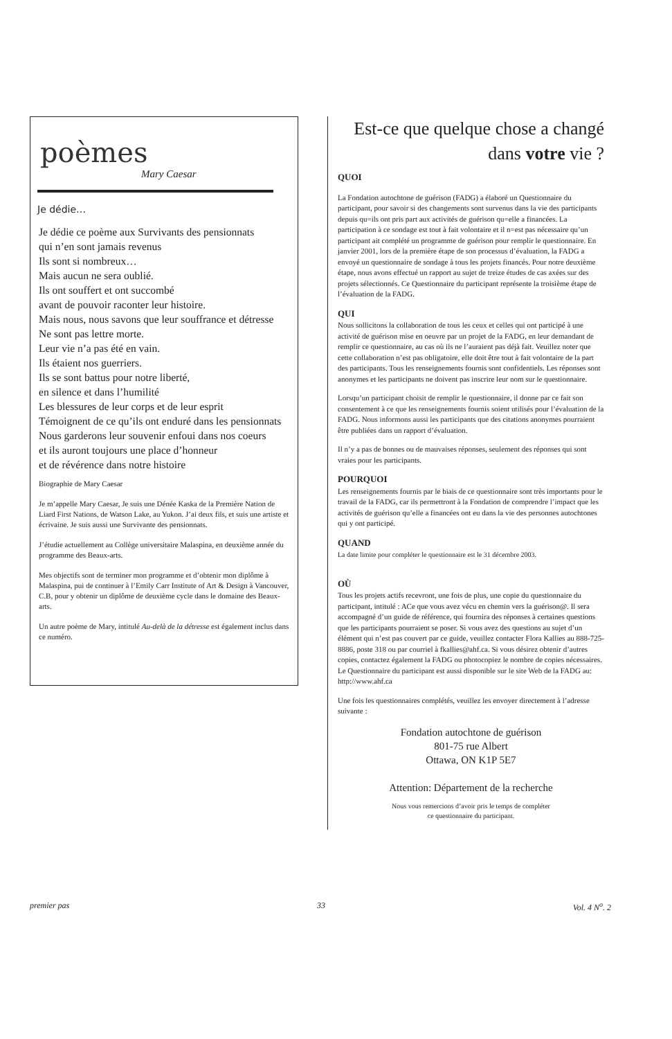poèmes
Mary Caesar
Je dédie…
Je dédie ce poème aux Survivants des pensionnats
qui n’en sont jamais revenus
Ils sont si nombreux…
Mais aucun ne sera oublié.
Ils ont souffert et ont succombé
avant de pouvoir raconter leur histoire.
Mais nous, nous savons que leur souffrance et détresse
Ne sont pas lettre morte.
Leur vie n’a pas été en vain.
Ils étaient nos guerriers.
Ils se sont battus pour notre liberté,
en silence et dans l’humilité
Les blessures de leur corps et de leur esprit
Témoignent de ce qu’ils ont enduré dans les pensionnats
Nous garderons leur souvenir enfoui dans nos coeurs
et ils auront toujours une place d’honneur
et de révérence dans notre histoire
Biographie de Mary Caesar
Je m’appelle Mary Caesar, Je suis une Dénée Kaska de la Première Nation de Liard First Nations, de Watson Lake, au Yukon. J’ai deux fils, et suis une artiste et écrivaine. Je suis aussi une Survivante des pensionnats.
J’étudie actuellement au Collège universitaire Malaspina, en deuxième année du programme des Beaux-arts.
Mes objectifs sont de terminer mon programme et d’obtenir mon diplôme à Malaspina, pui de continuer à l’Emily Carr Institute of Art & Design à Vancouver, C.B, pour y obtenir un diplôme de deuxième cycle dans le domaine des Beaux-arts.
Un autre poème de Mary, intitulé Au-delà de la détresse est également inclus dans ce numéro.
Est-ce que quelque chose a changé
dans votre vie ?
QUOI
La Fondation autochtone de guérison (FADG) a élaboré un Questionnaire du participant, pour savoir si des changements sont survenus dans la vie des participants depuis qu=ils ont pris part aux activités de guérison qu=elle a financées. La participation à ce sondage est tout à fait volontaire et il n=est pas nécessaire qu’un participant ait complété un programme de guérison pour remplir le questionnaire. En janvier 2001, lors de la première étape de son processus d’évaluation, la FADG a envoyé un questionnaire de sondage à tous les projets financés. Pour notre deuxième étape, nous avons effectué un rapport au sujet de treize études de cas axées sur des projets sélectionnés. Ce Questionnaire du participant représente la troisième étape de l’évaluation de la FADG.
QUI
Nous sollicitons la collaboration de tous les ceux et celles qui ont participé à une activité de guérison mise en oeuvre par un projet de la FADG, en leur demandant de remplir ce questionnaire, au cas où ils ne l’auraient pas déjà fait. Veuillez noter que cette collaboration n’est pas obligatoire, elle doit être tout à fait volontaire de la part des participants. Tous les renseignements fournis sont confidentiels. Les réponses sont anonymes et les participants ne doivent pas inscrire leur nom sur le questionnaire.
Lorsqu’un participant choisit de remplir le questionnaire, il donne par ce fait son consentement à ce que les renseignements fournis soient utilisés pour l’évaluation de la FADG. Nous informons aussi les participants que des citations anonymes pourraient être publiées dans un rapport d’évaluation.
Il n’y a pas de bonnes ou de mauvaises réponses, seulement des réponses qui sont vraies pour les participants.
POURQUOI
Les renseignements fournis par le biais de ce questionnaire sont très importants pour le travail de la FADG, car ils permettront à la Fondation de comprendre l’impact que les activités de guérison qu’elle a financées ont eu dans la vie des personnes autochtones qui y ont participé.
QUAND
La date limite pour compléter le questionnaire est le 31 décembre 2003.
OÙ
Tous les projets actifs recevront, une fois de plus, une copie du questionnaire du participant, intitulé : ACe que vous avez vécu en chemin vers la guérison@. Il sera accompagné d’un guide de référence, qui fournira des réponses à certaines questions que les participants pourraient se poser. Si vous avez des questions au sujet d’un élément qui n’est pas couvert par ce guide, veuillez contacter Flora Kallies au 888-725-8886, poste 318 ou par courriel à fkallies@ahf.ca. Si vous désirez obtenir d’autres copies, contactez également la FADG ou photocopiez le nombre de copies nécessaires. Le Questionnaire du participant est aussi disponible sur le site Web de la FADG au: http://www.ahf.ca
Une fois les questionnaires complétés, veuillez les envoyer directement à l’adresse suivante :
Fondation autochtone de guérison
801-75 rue Albert
Ottawa, ON K1P 5E7
Attention: Département de la recherche
Nous vous remercions d’avoir pris le temps de compléter
ce questionnaire du participant.
premier pas 33 Vol. 4 N<sup>o</sup>. 2